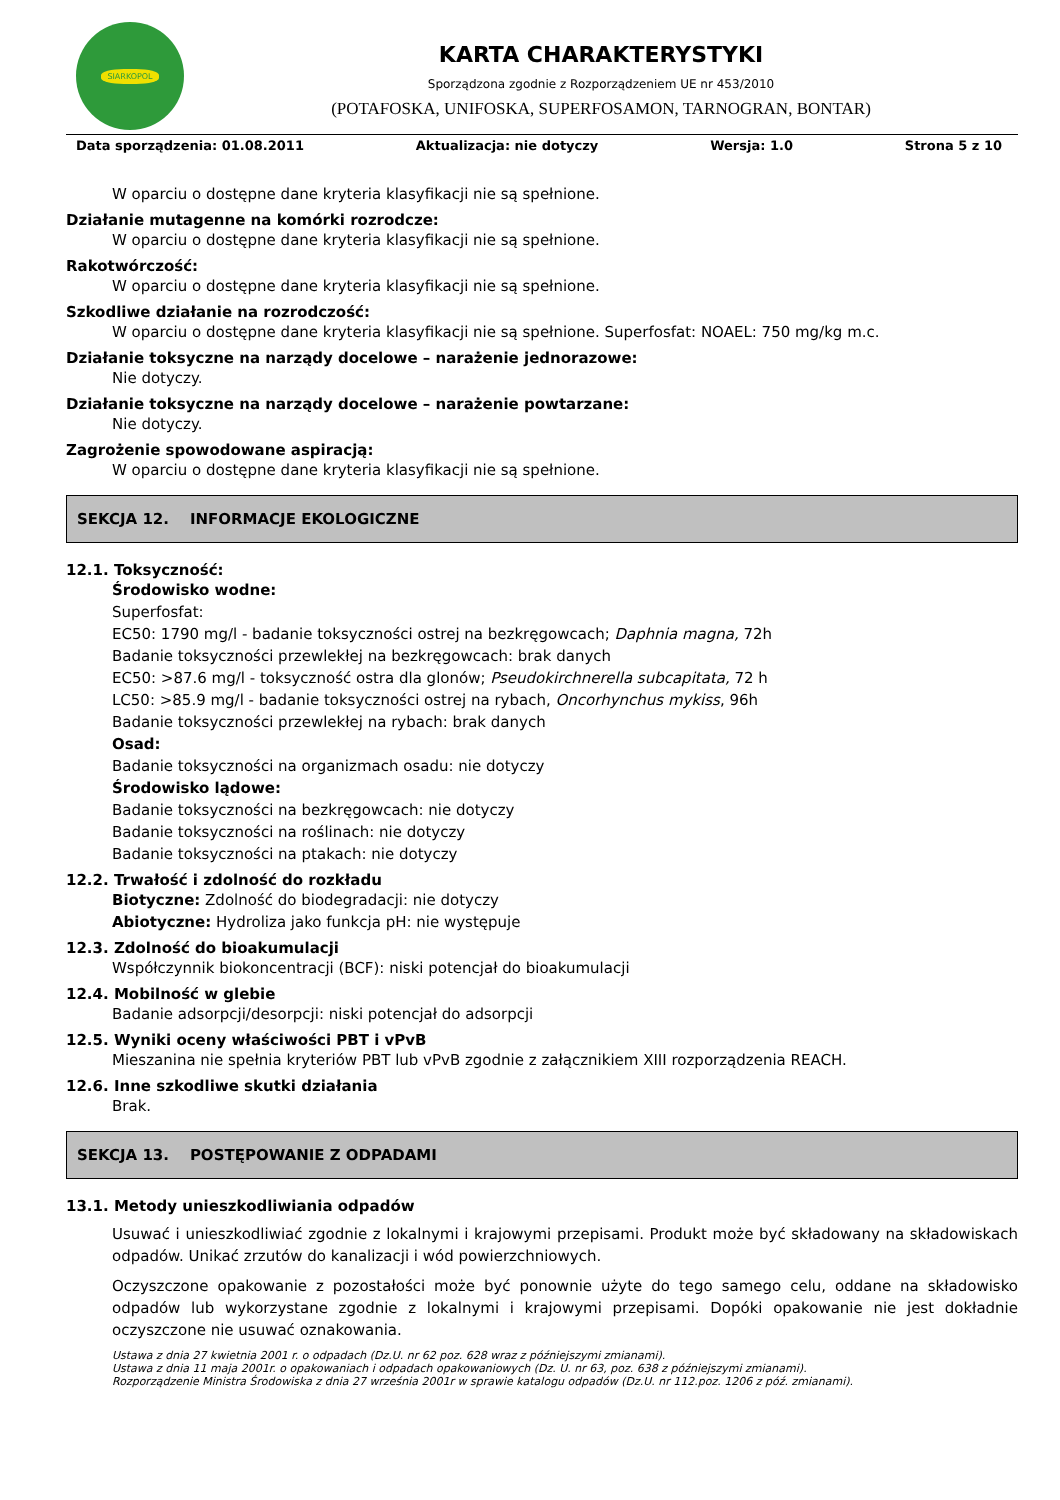SIARKOPOL
KARTA CHARAKTERYSTYKI
Sporządzona zgodnie z Rozporządzeniem UE nr 453/2010
(POTAFOSKA, UNIFOSKA, SUPERFOSAMON, TARNOGRAN, BONTAR)
Data sporządzenia: 01.08.2011 Aktualizacja: nie dotyczy Wersja: 1.0 Strona 5 z 10
W oparciu o dostępne dane kryteria klasyfikacji nie są spełnione.
Działanie mutagenne na komórki rozrodcze:
W oparciu o dostępne dane kryteria klasyfikacji nie są spełnione.
Rakotwórczość:
W oparciu o dostępne dane kryteria klasyfikacji nie są spełnione.
Szkodliwe działanie na rozrodczość:
W oparciu o dostępne dane kryteria klasyfikacji nie są spełnione. Superfosfat: NOAEL: 750 mg/kg m.c.
Działanie toksyczne na narządy docelowe – narażenie jednorazowe:
Nie dotyczy.
Działanie toksyczne na narządy docelowe – narażenie powtarzane:
Nie dotyczy.
Zagrożenie spowodowane aspiracją:
W oparciu o dostępne dane kryteria klasyfikacji nie są spełnione.
SEKCJA 12. INFORMACJE EKOLOGICZNE
12.1. Toksyczność:
Środowisko wodne:
Superfosfat:
EC50: 1790 mg/l - badanie toksyczności ostrej na bezkręgowcach; Daphnia magna, 72h
Badanie toksyczności przewlekłej na bezkręgowcach: brak danych
EC50: >87.6 mg/l - toksyczność ostra dla glonów; Pseudokirchnerella subcapitata, 72 h
LC50: >85.9 mg/l - badanie toksyczności ostrej na rybach, Oncorhynchus mykiss, 96h
Badanie toksyczności przewlekłej na rybach: brak danych
Osad:
Badanie toksyczności na organizmach osadu: nie dotyczy
Środowisko lądowe:
Badanie toksyczności na bezkręgowcach: nie dotyczy
Badanie toksyczności na roślinach: nie dotyczy
Badanie toksyczności na ptakach: nie dotyczy
12.2. Trwałość i zdolność do rozkładu
Biotyczne: Zdolność do biodegradacji: nie dotyczy
Abiotyczne: Hydroliza jako funkcja pH: nie występuje
12.3. Zdolność do bioakumulacji
Współczynnik biokoncentracji (BCF): niski potencjał do bioakumulacji
12.4. Mobilność w glebie
Badanie adsorpcji/desorpcji: niski potencjał do adsorpcji
12.5. Wyniki oceny właściwości PBT i vPvB
Mieszanina nie spełnia kryteriów PBT lub vPvB zgodnie z załącznikiem XIII rozporządzenia REACH.
12.6. Inne szkodliwe skutki działania
Brak.
SEKCJA 13. POSTĘPOWANIE Z ODPADAMI
13.1. Metody unieszkodliwiania odpadów
Usuwać i unieszkodliwiać zgodnie z lokalnymi i krajowymi przepisami. Produkt może być składowany na składowiskach odpadów. Unikać zrzutów do kanalizacji i wód powierzchniowych.
Oczyszczone opakowanie z pozostałości może być ponownie użyte do tego samego celu, oddane na składowisko odpadów lub wykorzystane zgodnie z lokalnymi i krajowymi przepisami. Dopóki opakowanie nie jest dokładnie oczyszczone nie usuwać oznakowania.
Ustawa z dnia 27 kwietnia 2001 r. o odpadach (Dz.U. nr 62 poz. 628 wraz z późniejszymi zmianami).
Ustawa z dnia 11 maja 2001r. o opakowaniach i odpadach opakowaniowych (Dz. U. nr 63, poz. 638 z późniejszymi zmianami).
Rozporządzenie Ministra Środowiska z dnia 27 września 2001r w sprawie katalogu odpadów (Dz.U. nr 112.poz. 1206 z póź. zmianami).